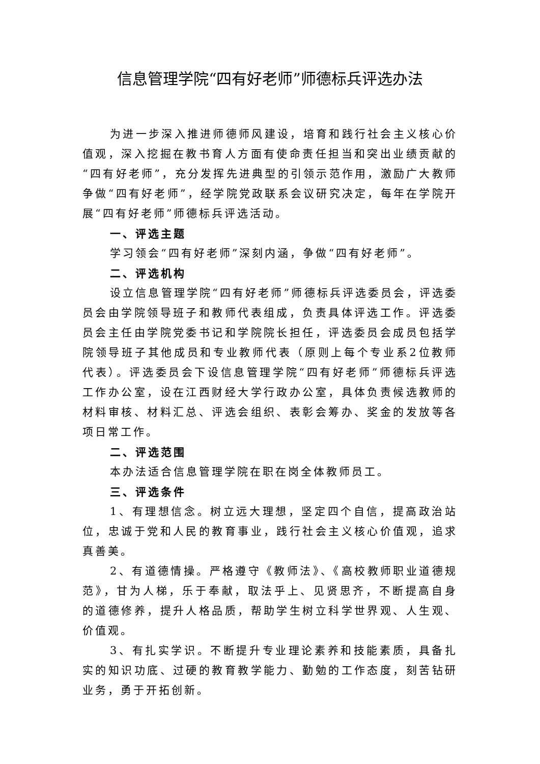信息管理学院“四有好老师”师德标兵评选办法
为进一步深入推进师德师风建设，培育和践行社会主义核心价值观，深入挖掘在教书育人方面有使命责任担当和突出业绩贡献的“四有好老师”，充分发挥先进典型的引领示范作用，激励广大教师争做“四有好老师”，经学院党政联系会议研究决定，每年在学院开展“四有好老师”师德标兵评选活动。
一、评选主题
学习领会“四有好老师”深刻内涵，争做“四有好老师”。
二、评选机构
设立信息管理学院“四有好老师”师德标兵评选委员会，评选委员会由学院领导班子和教师代表组成，负责具体评选工作。评选委员会主任由学院党委书记和学院院长担任，评选委员会成员包括学院领导班子其他成员和专业教师代表（原则上每个专业系2位教师代表）。评选委员会下设信息管理学院“四有好老师”师德标兵评选工作办公室，设在江西财经大学行政办公室，具体负责候选教师的材料审核、材料汇总、评选会组织、表彰会筹办、奖金的发放等各项日常工作。
二、评选范围
本办法适合信息管理学院在职在岗全体教师员工。
三、评选条件
1、有理想信念。树立远大理想，坚定四个自信，提高政治站位，忠诚于党和人民的教育事业，践行社会主义核心价值观，追求真善美。
2、有道德情操。严格遵守《教师法》、《高校教师职业道德规范》，甘为人梯，乐于奉献，取法乎上、见贤思齐，不断提高自身的道德修养，提升人格品质，帮助学生树立科学世界观、人生观、价值观。
3、有扎实学识。不断提升专业理论素养和技能素质，具备扎实的知识功底、过硬的教育教学能力、勤勉的工作态度，刻苦钻研业务，勇于开拓创新。